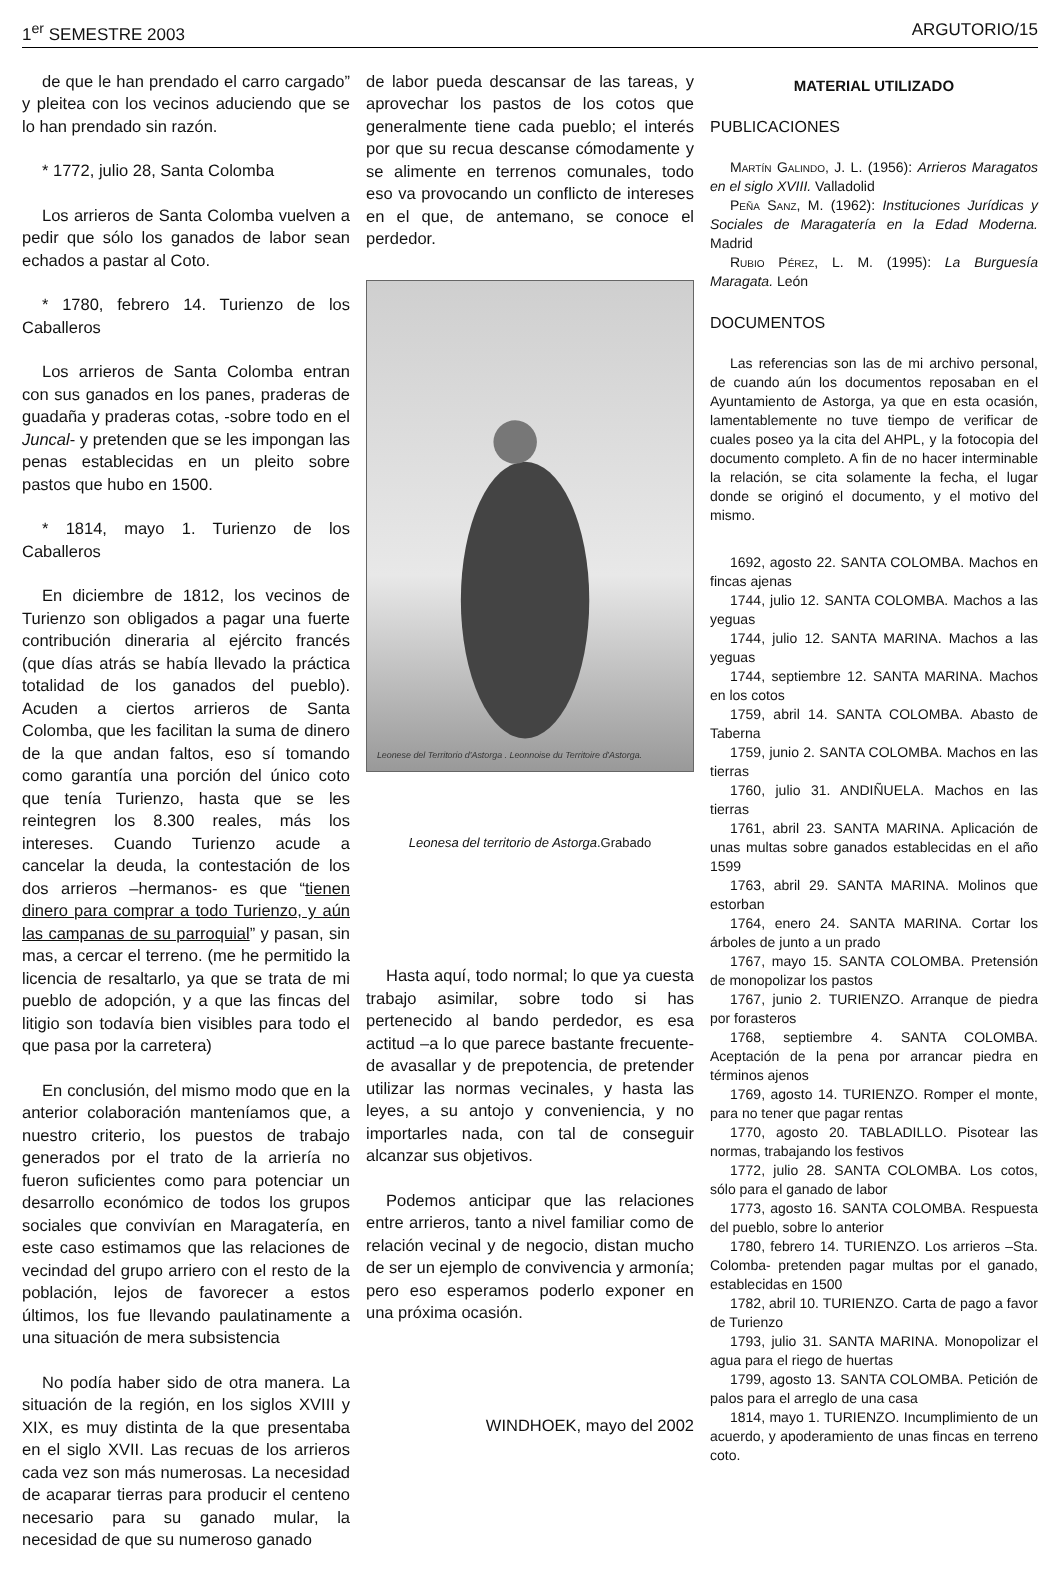1<sup>er</sup> SEMESTRE 2003 ARGUTORIO/15
de que le han prendado el carro cargado” y pleitea con los vecinos aduciendo que se lo han prendado sin razón.
* 1772, julio 28, Santa Colomba
Los arrieros de Santa Colomba vuelven a pedir que sólo los ganados de labor sean echados a pastar al Coto.
* 1780, febrero 14. Turienzo de los Caballeros
Los arrieros de Santa Colomba entran con sus ganados en los panes, praderas de guadaña y praderas cotas, -sobre todo en el Juncal- y pretenden que se les impongan las penas establecidas en un pleito sobre pastos que hubo en 1500.
* 1814, mayo 1. Turienzo de los Caballeros
En diciembre de 1812, los vecinos de Turienzo son obligados a pagar una fuerte contribución dineraria al ejército francés (que días atrás se había llevado la práctica totalidad de los ganados del pueblo). Acuden a ciertos arrieros de Santa Colomba, que les facilitan la suma de dinero de la que andan faltos, eso sí tomando como garantía una porción del único coto que tenía Turienzo, hasta que se les reintegren los 8.300 reales, más los intereses. Cuando Turienzo acude a cancelar la deuda, la contestación de los dos arrieros –hermanos- es que “tienen dinero para comprar a todo Turienzo, y aún las campanas de su parroquial” y pasan, sin mas, a cercar el terreno. (me he permitido la licencia de resaltarlo, ya que se trata de mi pueblo de adopción, y a que las fincas del litigio son todavía bien visibles para todo el que pasa por la carretera)
En conclusión, del mismo modo que en la anterior colaboración manteníamos que, a nuestro criterio, los puestos de trabajo generados por el trato de la arriería no fueron suficientes como para potenciar un desarrollo económico de todos los grupos sociales que convivían en Maragatería, en este caso estimamos que las relaciones de vecindad del grupo arriero con el resto de la población, lejos de favorecer a estos últimos, los fue llevando paulatinamente a una situación de mera subsistencia
No podía haber sido de otra manera. La situación de la región, en los siglos XVIII y XIX, es muy distinta de la que presentaba en el siglo XVII. Las recuas de los arrieros cada vez son más numerosas. La necesidad de acaparar tierras para producir el centeno necesario para su ganado mular, la necesidad de que su numeroso ganado
de labor pueda descansar de las tareas, y aprovechar los pastos de los cotos que generalmente tiene cada pueblo; el interés por que su recua descanse cómodamente y se alimente en terrenos comunales, todo eso va provocando un conflicto de intereses en el que, de antemano, se conoce el perdedor.
Leonese del Territorio d'Astorga . Leonnoise du Territoire d'Astorga.
Leonesa del territorio de Astorga.Grabado
Hasta aquí, todo normal; lo que ya cuesta trabajo asimilar, sobre todo si has pertenecido al bando perdedor, es esa actitud –a lo que parece bastante frecuente- de avasallar y de prepotencia, de pretender utilizar las normas vecinales, y hasta las leyes, a su antojo y conveniencia, y no importarles nada, con tal de conseguir alcanzar sus objetivos.
Podemos anticipar que las relaciones entre arrieros, tanto a nivel familiar como de relación vecinal y de negocio, distan mucho de ser un ejemplo de convivencia y armonía; pero eso esperamos poderlo exponer en una próxima ocasión.
WINDHOEK, mayo del 2002
MATERIAL UTILIZADO
PUBLICACIONES
Martín Galindo, J. L. (1956): Arrieros Maragatos en el siglo XVIII. Valladolid
Peña Sanz, M. (1962): Instituciones Jurídicas y Sociales de Maragatería en la Edad Moderna. Madrid
Rubio Pérez, L. M. (1995): La Burguesía Maragata. León
DOCUMENTOS
Las referencias son las de mi archivo personal, de cuando aún los documentos reposaban en el Ayuntamiento de Astorga, ya que en esta ocasión, lamentablemente no tuve tiempo de verificar de cuales poseo ya la cita del AHPL, y la fotocopia del documento completo. A fin de no hacer interminable la relación, se cita solamente la fecha, el lugar donde se originó el documento, y el motivo del mismo.
1692, agosto 22. SANTA COLOMBA. Machos en fincas ajenas
1744, julio 12. SANTA COLOMBA. Machos a las yeguas
1744, julio 12. SANTA MARINA. Machos a las yeguas
1744, septiembre 12. SANTA MARINA. Machos en los cotos
1759, abril 14. SANTA COLOMBA. Abasto de Taberna
1759, junio 2. SANTA COLOMBA. Machos en las tierras
1760, julio 31. ANDIÑUELA. Machos en las tierras
1761, abril 23. SANTA MARINA. Aplicación de unas multas sobre ganados establecidas en el año 1599
1763, abril 29. SANTA MARINA. Molinos que estorban
1764, enero 24. SANTA MARINA. Cortar los árboles de junto a un prado
1767, mayo 15. SANTA COLOMBA. Pretensión de monopolizar los pastos
1767, junio 2. TURIENZO. Arranque de piedra por forasteros
1768, septiembre 4. SANTA COLOMBA. Aceptación de la pena por arrancar piedra en términos ajenos
1769, agosto 14. TURIENZO. Romper el monte, para no tener que pagar rentas
1770, agosto 20. TABLADILLO. Pisotear las normas, trabajando los festivos
1772, julio 28. SANTA COLOMBA. Los cotos, sólo para el ganado de labor
1773, agosto 16. SANTA COLOMBA. Respuesta del pueblo, sobre lo anterior
1780, febrero 14. TURIENZO. Los arrieros –Sta. Colomba- pretenden pagar multas por el ganado, establecidas en 1500
1782, abril 10. TURIENZO. Carta de pago a favor de Turienzo
1793, julio 31. SANTA MARINA. Monopolizar el agua para el riego de huertas
1799, agosto 13. SANTA COLOMBA. Petición de palos para el arreglo de una casa
1814, mayo 1. TURIENZO. Incumplimiento de un acuerdo, y apoderamiento de unas fincas en terreno coto.